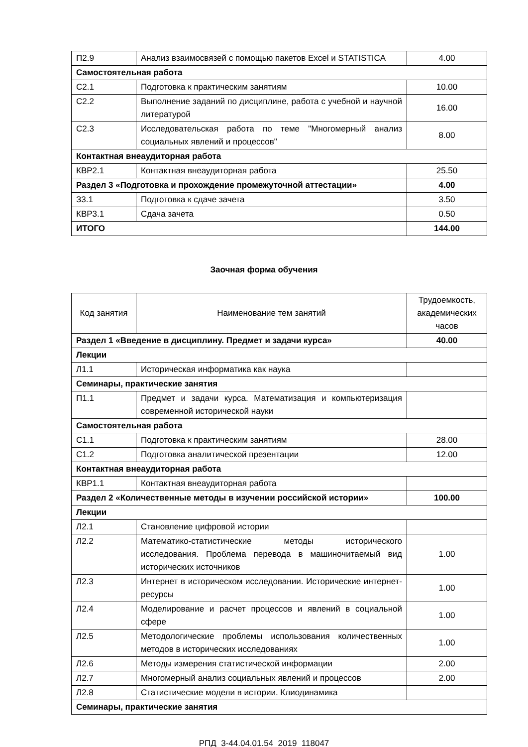| П2.9 | Анализ взаимосвязей с помощью пакетов Excel и STATISTICA | 4.00 |
| Самостоятельная работа | | |
| С2.1 | Подготовка к практическим занятиям | 10.00 |
| С2.2 | Выполнение заданий по дисциплине, работа с учебной и научной литературой | 16.00 |
| С2.3 | Исследовательская работа по теме "Многомерный анализ социальных явлений и процессов" | 8.00 |
| Контактная внеаудиторная работа | | |
| КВР2.1 | Контактная внеаудиторная работа | 25.50 |
| Раздел 3 «Подготовка и прохождение промежуточной аттестации» | | 4.00 |
| З3.1 | Подготовка к сдаче зачета | 3.50 |
| КВР3.1 | Сдача зачета | 0.50 |
| ИТОГО | | 144.00 |
Заочная форма обучения
| Код занятия | Наименование тем занятий | Трудоемкость, академических часов |
| --- | --- | --- |
| Раздел 1 «Введение в дисциплину. Предмет и задачи курса» | | 40.00 |
| Лекции | | |
| Л1.1 | Историческая информатика как наука | |
| Семинары, практические занятия | | |
| П1.1 | Предмет и задачи курса. Математизация и компьютеризация современной исторической науки | |
| Самостоятельная работа | | |
| С1.1 | Подготовка к практическим занятиям | 28.00 |
| С1.2 | Подготовка аналитической презентации | 12.00 |
| Контактная внеаудиторная работа | | |
| КВР1.1 | Контактная внеаудиторная работа | |
| Раздел 2 «Количественные методы в изучении российской истории» | | 100.00 |
| Лекции | | |
| Л2.1 | Становление цифровой истории | |
| Л2.2 | Математико-статистические методы исторического исследования. Проблема перевода в машиночитаемый вид исторических источников | 1.00 |
| Л2.3 | Интернет в историческом исследовании. Исторические интернет-ресурсы | 1.00 |
| Л2.4 | Моделирование и расчет процессов и явлений в социальной сфере | 1.00 |
| Л2.5 | Методологические проблемы использования количественных методов в исторических исследованиях | 1.00 |
| Л2.6 | Методы измерения статистической информации | 2.00 |
| Л2.7 | Многомерный анализ социальных явлений и процессов | 2.00 |
| Л2.8 | Статистические модели в истории. Клиодинамика | |
| Семинары, практические занятия | | |
РПД_3-44.04.01.54_2019_118047